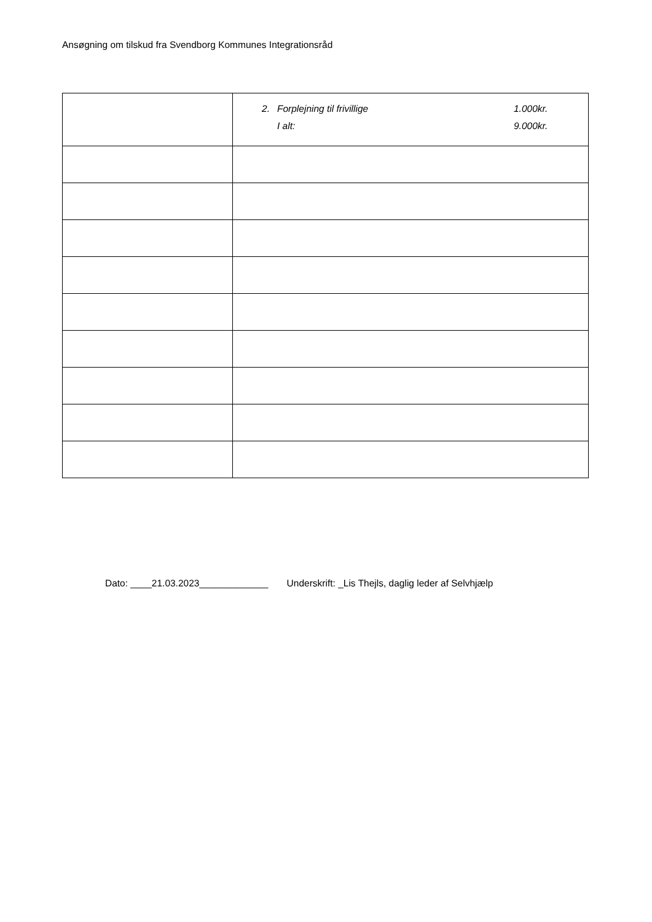Ansøgning om tilskud fra Svendborg Kommunes Integrationsråd
| | 2. Forplejning til frivillige 1.000kr. I alt: 9.000kr. |
Dato: ____21.03.2023_____________ Underskrift: _Lis Thejls, daglig leder af Selvhjælp